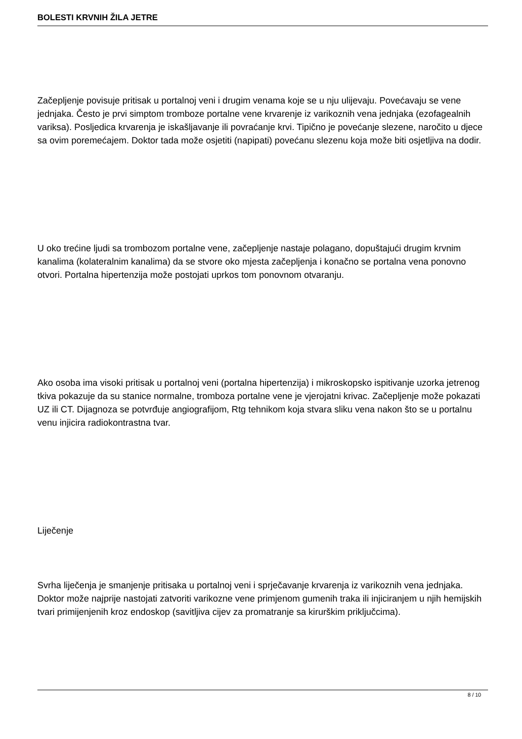BOLESTI KRVNIH ŽILA JETRE
Začepljenje povisuje pritisak u portalnoj veni i drugim venama koje se u nju ulijevaju. Povećavaju se vene jednjaka. Često je prvi simptom tromboze portalne vene krvarenje iz varikoznih vena jednjaka (ezofagealnih variksa). Posljedica krvarenja je iskašljavanje ili povraćanje krvi. Tipično je povećanje slezene, naročito u djece sa ovim poremećajem. Doktor tada može osjetiti (napipati) povećanu slezenu koja može biti osjetljiva na dodir.
U oko trećine ljudi sa trombozom portalne vene, začepljenje nastaje polagano, dopuštajući drugim krvnim kanalima (kolateralnim kanalima) da se stvore oko mjesta začepljenja i konačno se portalna vena ponovno otvori. Portalna hipertenzija može postojati uprkos tom ponovnom otvaranju.
Ako osoba ima visoki pritisak u portalnoj veni (portalna hipertenzija) i mikroskopsko ispitivanje uzorka jetrenog tkiva pokazuje da su stanice normalne, tromboza portalne vene je vjerojatni krivac. Začepljenje može pokazati UZ ili CT. Dijagnoza se potvrđuje angiografijom, Rtg tehnikom koja stvara sliku vena nakon što se u portalnu venu injicira radiokontrastna tvar.
Liječenje
Svrha liječenja je smanjenje pritisaka u portalnoj veni i sprječavanje krvarenja iz varikoznih vena jednjaka. Doktor može najprije nastojati zatvoriti varikozne vene primjenom gumenih traka ili injiciranjem u njih hemijskih tvari primijenjenih kroz endoskop (savitljiva cijev za promatranje sa kirurškim priključcima).
8 / 10